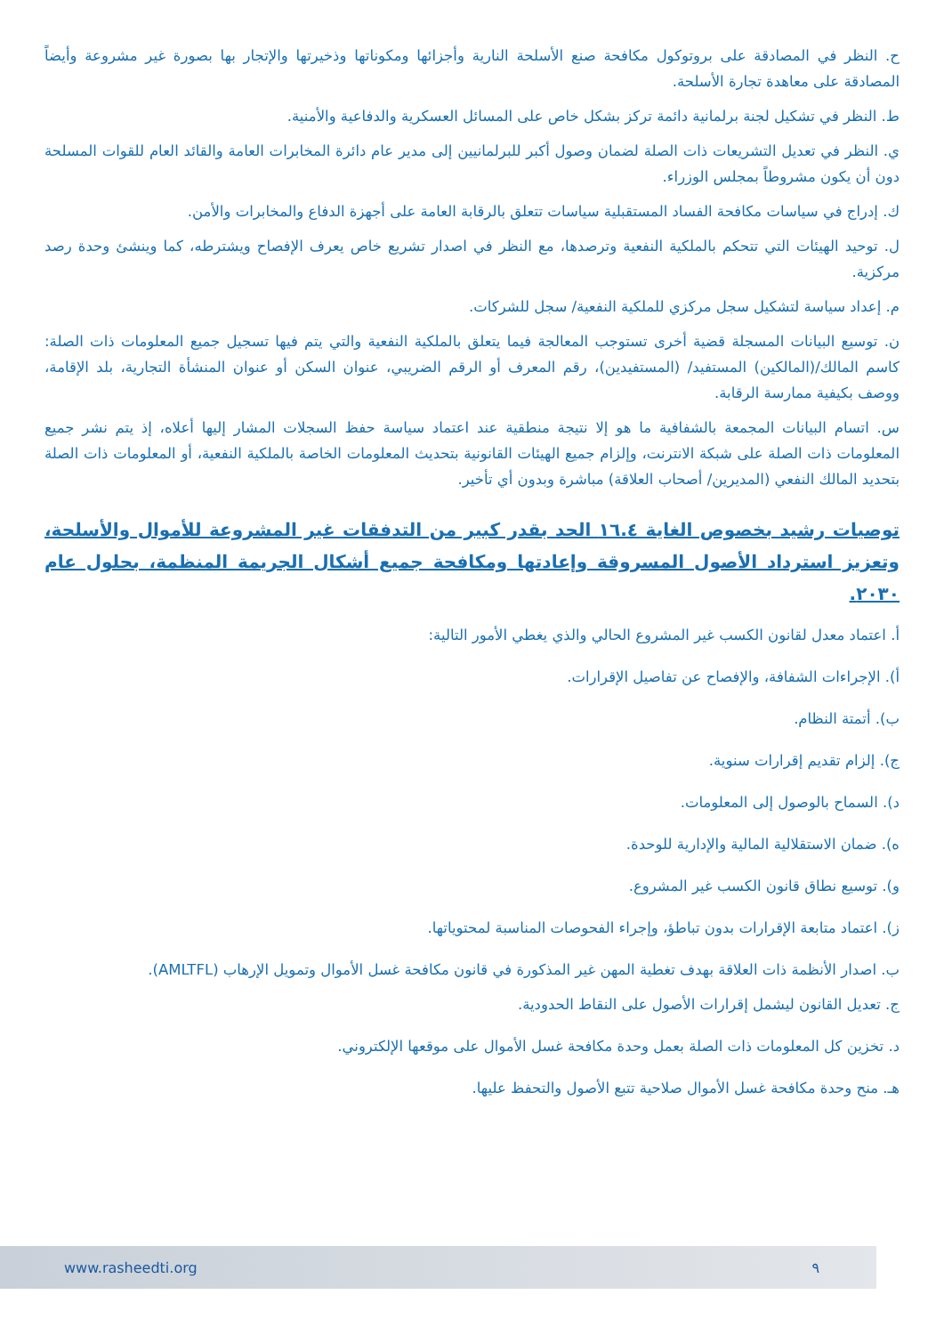ح. النظر في المصادقة على بروتوكول مكافحة صنع الأسلحة النارية وأجزائها ومكوناتها وذخيرتها والإتجار بها بصورة غير مشروعة وأيضاً المصادقة على معاهدة تجارة الأسلحة.
ط. النظر في تشكيل لجنة برلمانية دائمة تركز بشكل خاص على المسائل العسكرية والدفاعية والأمنية.
ي. النظر في تعديل التشريعات ذات الصلة لضمان وصول أكبر للبرلمانيين إلى مدير عام دائرة المخابرات العامة والقائد العام للقوات المسلحة دون أن يكون مشروطاً بمجلس الوزراء.
ك. إدراج في سياسات مكافحة الفساد المستقبلية سياسات تتعلق بالرقابة العامة على أجهزة الدفاع والمخابرات والأمن.
ل. توحيد الهيئات التي تتحكم بالملكية النفعية وترصدها، مع النظر في اصدار تشريع خاص يعرف الإفصاح ويشترطه، كما وينشئ وحدة رصد مركزية.
م. إعداد سياسة لتشكيل سجل مركزي للملكية النفعية/ سجل للشركات.
ن. توسيع البيانات المسجلة قضية أخرى تستوجب المعالجة فيما يتعلق بالملكية النفعية والتي يتم فيها تسجيل جميع المعلومات ذات الصلة: كاسم المالك/(المالكين) المستفيد/ (المستفيدين)، رقم المعرف أو الرقم الضريبي، عنوان السكن أو عنوان المنشأة التجارية، بلد الإقامة، ووصف بكيفية ممارسة الرقابة.
س. اتسام البيانات المجمعة بالشفافية ما هو إلا نتيجة منطقية عند اعتماد سياسة حفظ السجلات المشار إليها أعلاه، إذ يتم نشر جميع المعلومات ذات الصلة على شبكة الانترنت، وإلزام جميع الهيئات القانونية بتحديث المعلومات الخاصة بالملكية النفعية، أو المعلومات ذات الصلة بتحديد المالك النفعي (المديرين/ أصحاب العلاقة) مباشرة وبدون أي تأخير.
توصيات رشيد بخصوص الغاية ١٦.٤ الحد بقدر كبير من التدفقات غير المشروعة للأموال والأسلحة، وتعزيز استرداد الأصول المسروقة وإعادتها ومكافحة جميع أشكال الجريمة المنظمة، بحلول عام ٢٠٣٠.
أ. اعتماد معدل لقانون الكسب غير المشروع الحالي والذي يغطي الأمور التالية:
أ). الإجراءات الشفافة، والإفصاح عن تفاصيل الإقرارات.
ب). أتمتة النظام.
ج). إلزام تقديم إقرارات سنوية.
د). السماح بالوصول إلى المعلومات.
ه). ضمان الاستقلالية المالية والإدارية للوحدة.
و). توسيع نطاق قانون الكسب غير المشروع.
ز). اعتماد متابعة الإقرارات بدون تباطؤ، وإجراء الفحوصات المناسبة لمحتوياتها.
ب. اصدار الأنظمة ذات العلاقة بهدف تغطية المهن غير المذكورة في قانون مكافحة غسل الأموال وتمويل الإرهاب (AMLTFL).
ج. تعديل القانون ليشمل إقرارات الأصول على النقاط الحدودية.
د. تخزين كل المعلومات ذات الصلة بعمل وحدة مكافحة غسل الأموال على موقعها الإلكتروني.
هـ. منح وحدة مكافحة غسل الأموال صلاحية تتبع الأصول والتحفظ عليها.
٩ www.rasheedti.org